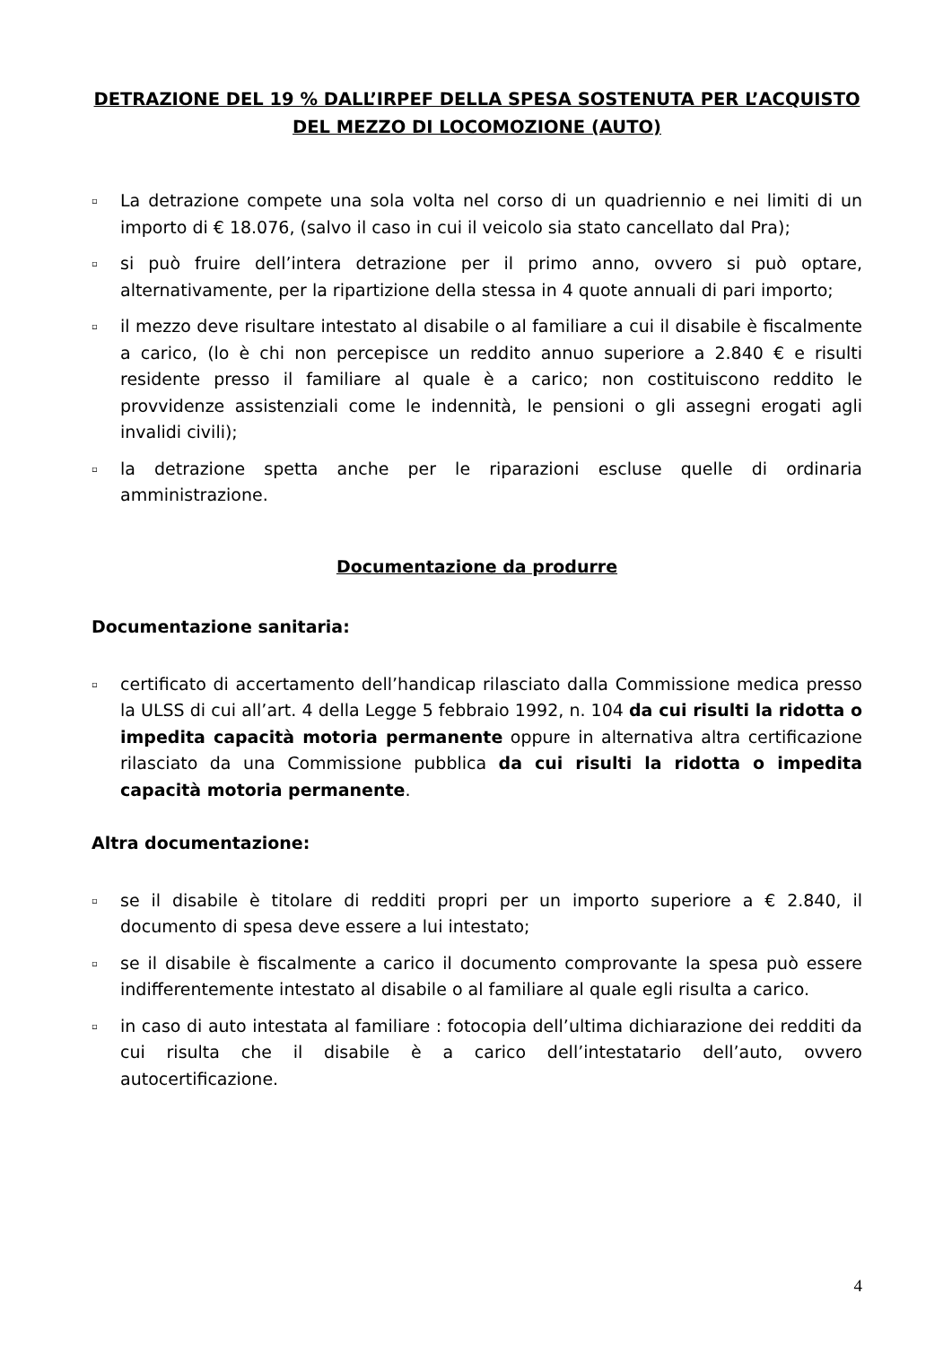DETRAZIONE DEL 19 % DALL’IRPEF DELLA SPESA SOSTENUTA PER L’ACQUISTO DEL MEZZO DI LOCOMOZIONE (AUTO)
▫ La detrazione compete una sola volta nel corso di un quadriennio e nei limiti di un importo di € 18.076, (salvo il caso in cui il veicolo sia stato cancellato dal Pra);
▫ si può fruire dell’intera detrazione per il primo anno, ovvero si può optare, alternativamente, per la ripartizione della stessa in 4 quote annuali di pari importo;
▫ il mezzo deve risultare intestato al disabile o al familiare a cui il disabile è fiscalmente a carico, (lo è chi non percepisce un reddito annuo superiore a 2.840 € e risulti residente presso il familiare al quale è a carico; non costituiscono reddito le provvidenze assistenziali come le indennità, le pensioni o gli assegni erogati agli invalidi civili);
▫ la detrazione spetta anche per le riparazioni escluse quelle di ordinaria amministrazione.
Documentazione da produrre
Documentazione sanitaria:
▫ certificato di accertamento dell’handicap rilasciato dalla Commissione medica presso la ULSS di cui all’art. 4 della Legge 5 febbraio 1992, n. 104 da cui risulti la ridotta o impedita capacità motoria permanente oppure in alternativa altra certificazione rilasciato da una Commissione pubblica da cui risulti la ridotta o impedita capacità motoria permanente.
Altra documentazione:
▫ se il disabile è titolare di redditi propri per un importo superiore a € 2.840, il documento di spesa deve essere a lui intestato;
▫ se il disabile è fiscalmente a carico il documento comprovante la spesa può essere indifferentemente intestato al disabile o al familiare al quale egli risulta a carico.
▫ in caso di auto intestata al familiare : fotocopia dell’ultima dichiarazione dei redditi da cui risulta che il disabile è a carico dell’intestatario dell’auto, ovvero autocertificazione.
4